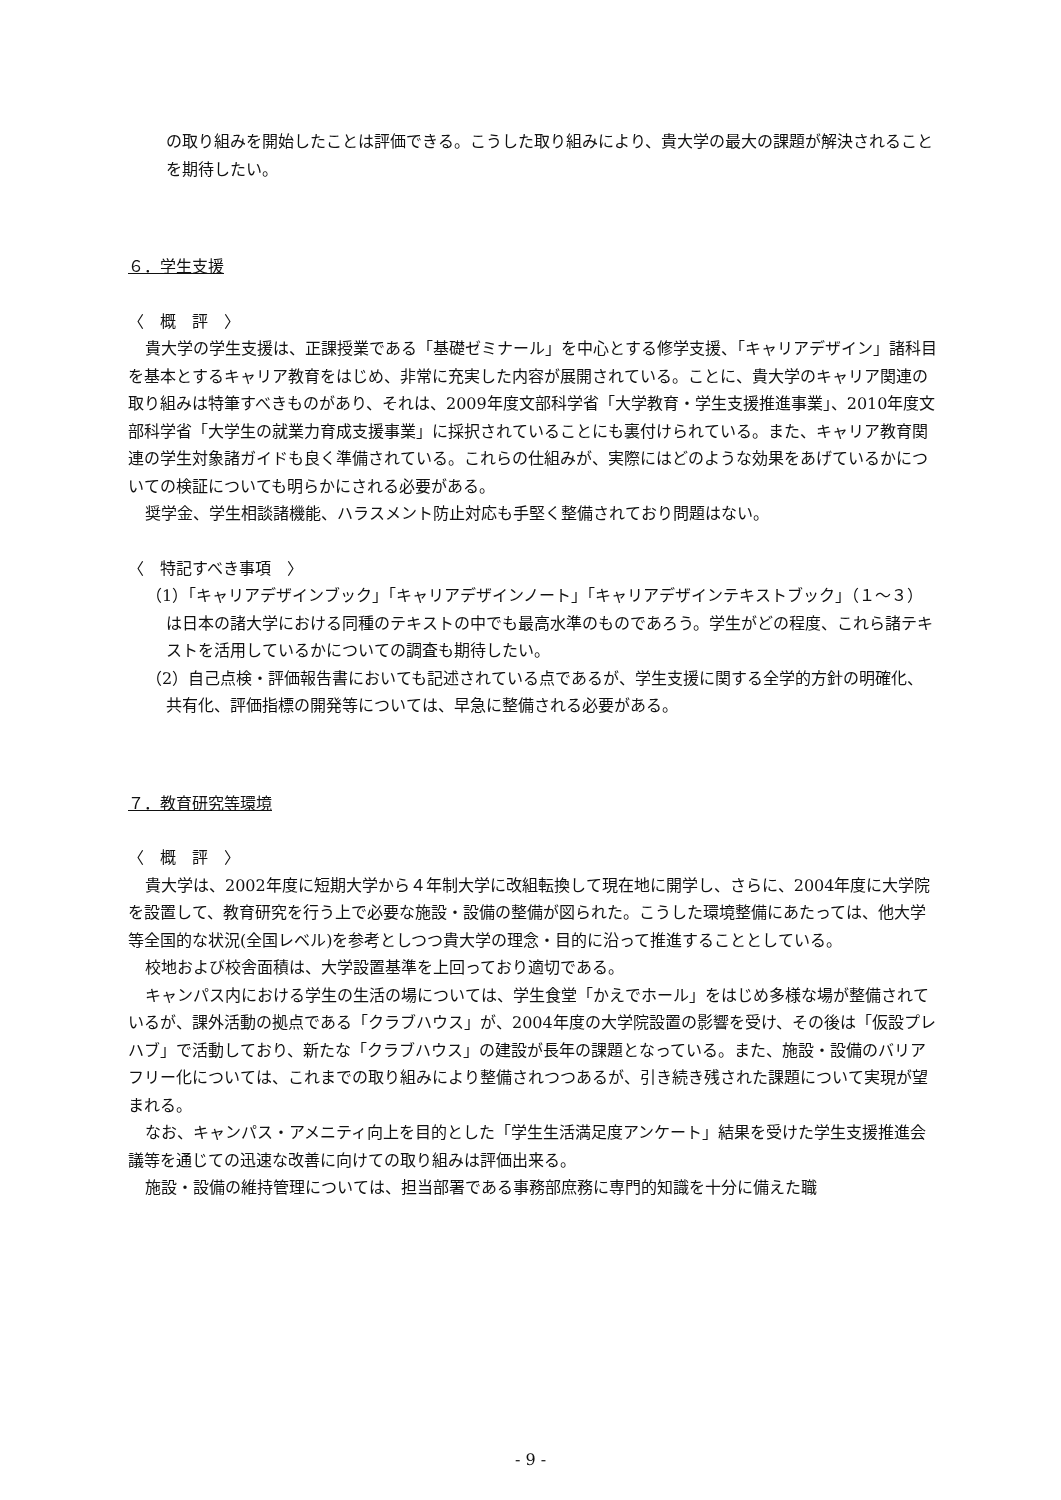の取り組みを開始したことは評価できる。こうした取り組みにより、貴大学の最大の課題が解決されることを期待したい。
６．学生支援
〈　概　評　〉
貴大学の学生支援は、正課授業である「基礎ゼミナール」を中心とする修学支援、「キャリアデザイン」諸科目を基本とするキャリア教育をはじめ、非常に充実した内容が展開されている。ことに、貴大学のキャリア関連の取り組みは特筆すべきものがあり、それは、2009年度文部科学省「大学教育・学生支援推進事業」、2010年度文部科学省「大学生の就業力育成支援事業」に採択されていることにも裏付けられている。また、キャリア教育関連の学生対象諸ガイドも良く準備されている。これらの仕組みが、実際にはどのような効果をあげているかについての検証についても明らかにされる必要がある。
奨学金、学生相談諸機能、ハラスメント防止対応も手堅く整備されており問題はない。
〈　特記すべき事項　〉
（1）「キャリアデザインブック」「キャリアデザインノート」「キャリアデザインテキストブック」（１～３）は日本の諸大学における同種のテキストの中でも最高水準のものであろう。学生がどの程度、これら諸テキストを活用しているかについての調査も期待したい。
（2）自己点検・評価報告書においても記述されている点であるが、学生支援に関する全学的方針の明確化、共有化、評価指標の開発等については、早急に整備される必要がある。
７．教育研究等環境
〈　概　評　〉
貴大学は、2002年度に短期大学から４年制大学に改組転換して現在地に開学し、さらに、2004年度に大学院を設置して、教育研究を行う上で必要な施設・設備の整備が図られた。こうした環境整備にあたっては、他大学等全国的な状況(全国レベル)を参考としつつ貴大学の理念・目的に沿って推進することとしている。
校地および校舎面積は、大学設置基準を上回っており適切である。
キャンパス内における学生の生活の場については、学生食堂「かえでホール」をはじめ多様な場が整備されているが、課外活動の拠点である「クラブハウス」が、2004年度の大学院設置の影響を受け、その後は「仮設プレハブ」で活動しており、新たな「クラブハウス」の建設が長年の課題となっている。また、施設・設備のバリアフリー化については、これまでの取り組みにより整備されつつあるが、引き続き残された課題について実現が望まれる。
なお、キャンパス・アメニティ向上を目的とした「学生生活満足度アンケート」結果を受けた学生支援推進会議等を通じての迅速な改善に向けての取り組みは評価出来る。
施設・設備の維持管理については、担当部署である事務部庶務に専門的知識を十分に備えた職
- 9 -